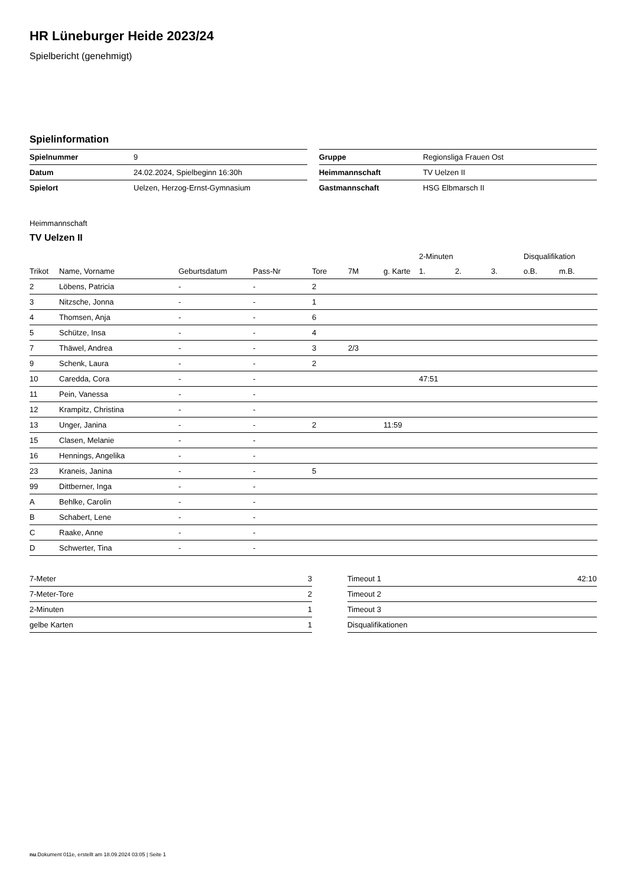HR Lüneburger Heide 2023/24
Spielbericht (genehmigt)
Spielinformation
| Spielnummer | 9 |
| Datum | 24.02.2024, Spielbeginn 16:30h |
| Spielort | Uelzen, Herzog-Ernst-Gymnasium |
| Gruppe | Regionsliga Frauen Ost |
| Heimmannschaft | TV Uelzen II |
| Gastmannschaft | HSG Elbmarsch II |
Heimmannschaft
TV Uelzen II
| | | | | | | | 2-Minuten | | | Disqualifikation | |
| --- | --- | --- | --- | --- | --- | --- | --- | --- | --- | --- | --- |
| Trikot | Name, Vorname | Geburtsdatum | Pass-Nr | Tore | 7M | g. Karte | 1. | 2. | 3. | o.B. | m.B. |
| 2 | Löbens, Patricia | - | - | 2 | | | | | | | |
| 3 | Nitzsche, Jonna | - | - | 1 | | | | | | | |
| 4 | Thomsen, Anja | - | - | 6 | | | | | | | |
| 5 | Schütze, Insa | - | - | 4 | | | | | | | |
| 7 | Thäwel, Andrea | - | - | 3 | 2/3 | | | | | | |
| 9 | Schenk, Laura | - | - | 2 | | | | | | | |
| 10 | Caredda, Cora | - | - | | | | 47:51 | | | | |
| 11 | Pein, Vanessa | - | - | | | | | | | | |
| 12 | Krampitz, Christina | - | - | | | | | | | | |
| 13 | Unger, Janina | - | - | 2 | | 11:59 | | | | | |
| 15 | Clasen, Melanie | - | - | | | | | | | | |
| 16 | Hennings, Angelika | - | - | | | | | | | | |
| 23 | Kraneis, Janina | - | - | 5 | | | | | | | |
| 99 | Dittberner, Inga | - | - | | | | | | | | |
| A | Behlke, Carolin | - | - | | | | | | | | |
| B | Schabert, Lene | - | - | | | | | | | | |
| C | Raake, Anne | - | - | | | | | | | | |
| D | Schwerter, Tina | - | - | | | | | | | | |
| 7-Meter | 3 |
| 7-Meter-Tore | 2 |
| 2-Minuten | 1 |
| gelbe Karten | 1 |
| Timeout 1 | 42:10 |
| Timeout 2 | |
| Timeout 3 | |
| Disqualifikationen | |
nu.Dokument 011e, erstellt am 18.09.2024 03:05 | Seite 1